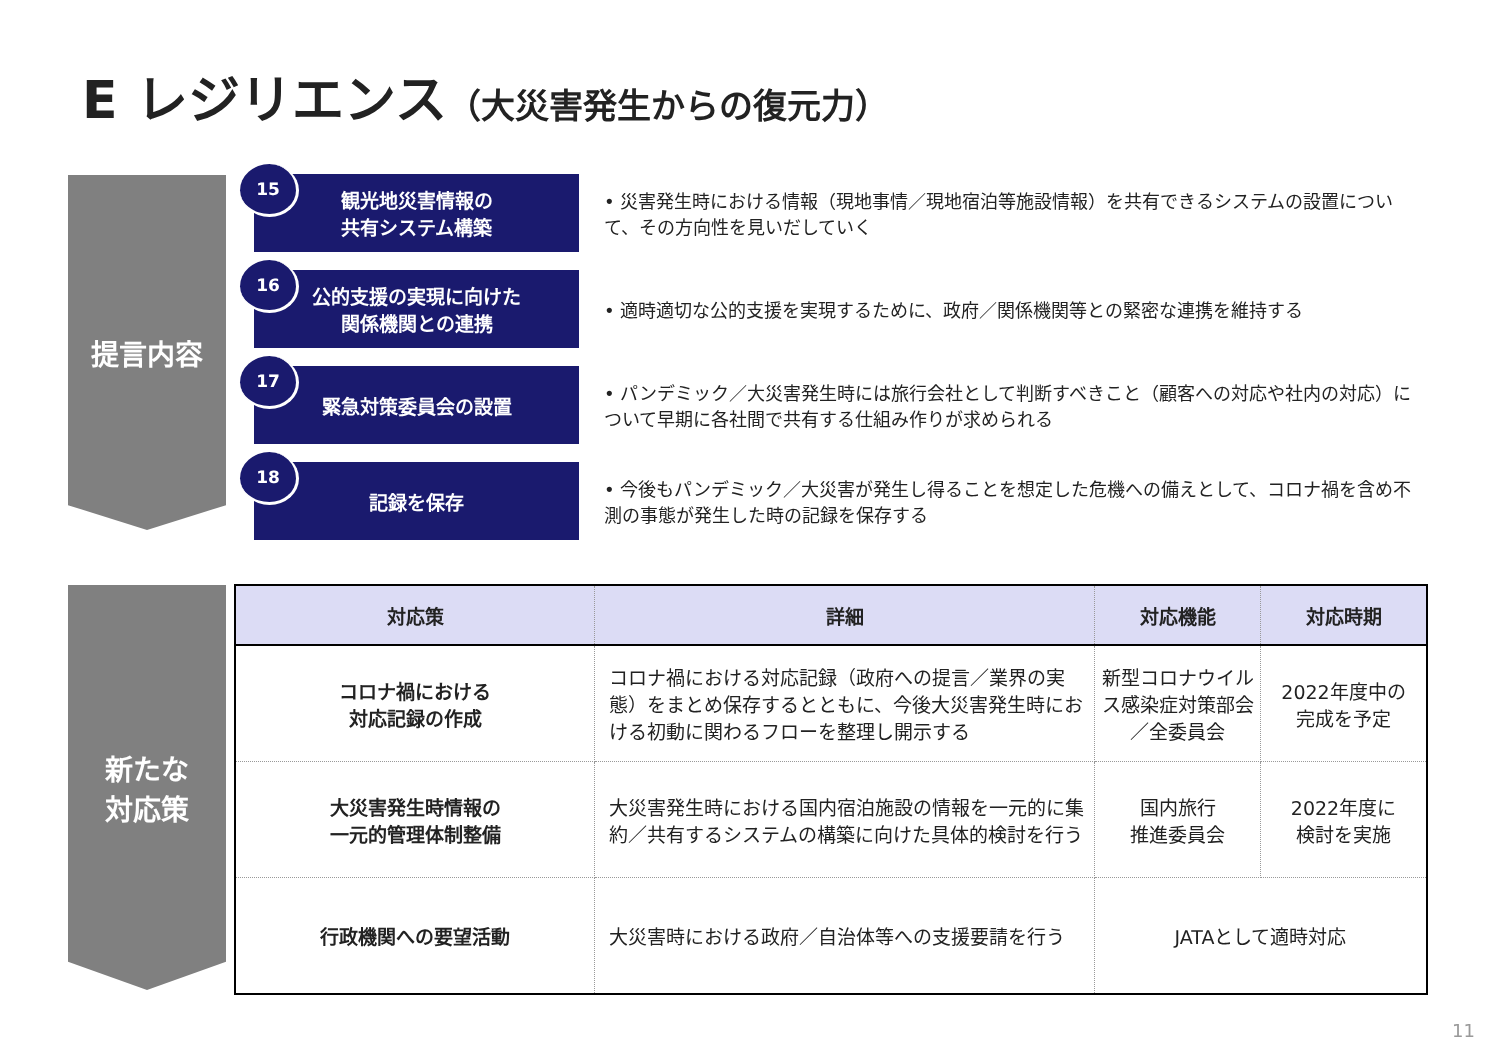E レジリエンス（大災害発生からの復元力）
提言内容
15
観光地災害情報の
共有システム構築
• 災害発生時における情報（現地事情／現地宿泊等施設情報）を共有できるシステムの設置について、その方向性を見いだしていく
16
公的支援の実現に向けた
関係機関との連携
• 適時適切な公的支援を実現するために、政府／関係機関等との緊密な連携を維持する
17
緊急対策委員会の設置
• パンデミック／大災害発生時には旅行会社として判断すべきこと（顧客への対応や社内の対応）について早期に各社間で共有する仕組み作りが求められる
18
記録を保存
• 今後もパンデミック／大災害が発生し得ることを想定した危機への備えとして、コロナ禍を含め不測の事態が発生した時の記録を保存する
新たな
対応策
| 対応策 | 詳細 | 対応機能 | 対応時期 |
| --- | --- | --- | --- |
| コロナ禍における 対応記録の作成 | コロナ禍における対応記録（政府への提言／業界の実態）をまとめ保存するとともに、今後大災害発生時における初動に関わるフローを整理し開示する | 新型コロナウイルス感染症対策部会／全委員会 | 2022年度中の 完成を予定 |
| 大災害発生時情報の 一元的管理体制整備 | 大災害発生時における国内宿泊施設の情報を一元的に集約／共有するシステムの構築に向けた具体的検討を行う | 国内旅行 推進委員会 | 2022年度に 検討を実施 |
| 行政機関への要望活動 | 大災害時における政府／自治体等への支援要請を行う | JATAとして適時対応 | |
11